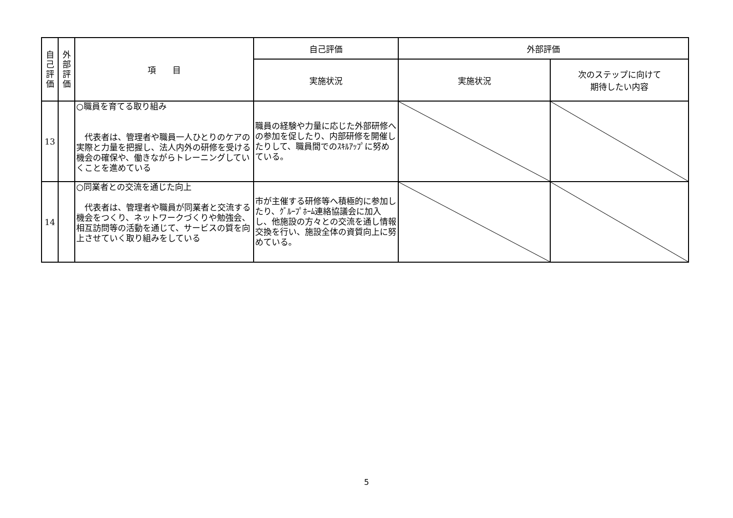| 自 己 評 価 | 外 部 評 価 | 項 目 | 自己評価 | 外部評価 | |
| --- | --- | --- | --- | --- | --- |
| | | | 実施状況 | 実施状況 | 次のステップに向けて 期待したい内容 |
| 13 | | ○職員を育てる取り組み 代表者は、管理者や職員一人ひとりのケアの実際と力量を把握し、法人内外の研修を受ける機会の確保や、働きながらトレーニングしていくことを進めている | 職員の経験や力量に応じた外部研修への参加を促したり、内部研修を開催したりして、職員間でのｽｷﾙｱｯﾌﾟに努めている。 | | |
| 14 | | ○同業者との交流を通じた向上 代表者は、管理者や職員が同業者と交流する機会をつくり、ネットワークづくりや勉強会、相互訪問等の活動を通じて、サービスの質を向上させていく取り組みをしている | 市が主催する研修等へ積極的に参加したり、ｸﾞﾙｰﾌﾟﾎｰﾑ連絡協議会に加入し、他施設の方々との交流を通し情報交換を行い、施設全体の資質向上に努めている。 | | |
5